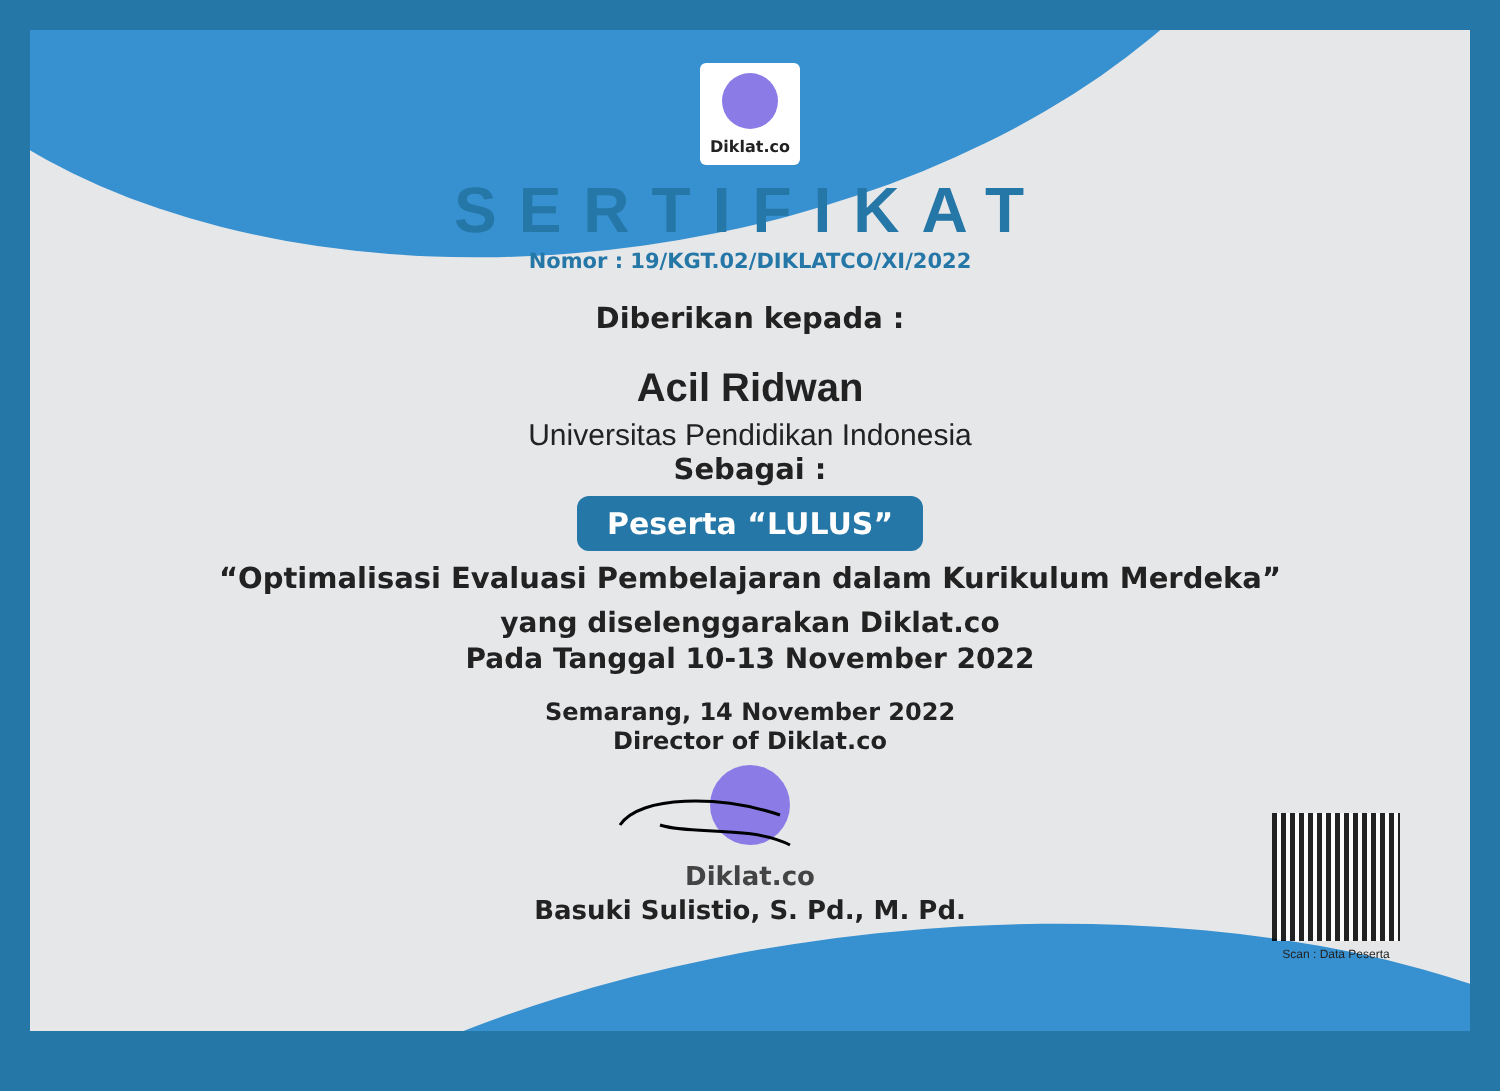Diklat.co
SERTIFIKAT
Nomor : 19/KGT.02/DIKLATCO/XI/2022
Diberikan kepada :
Acil Ridwan
Universitas Pendidikan Indonesia
Sebagai :
Peserta “LULUS”
“Optimalisasi Evaluasi Pembelajaran dalam Kurikulum Merdeka”
yang diselenggarakan Diklat.co
Pada Tanggal 10-13 November 2022
Semarang, 14 November 2022
Director of Diklat.co
Diklat.co
Basuki Sulistio, S. Pd., M. Pd.
Scan : Data Peserta